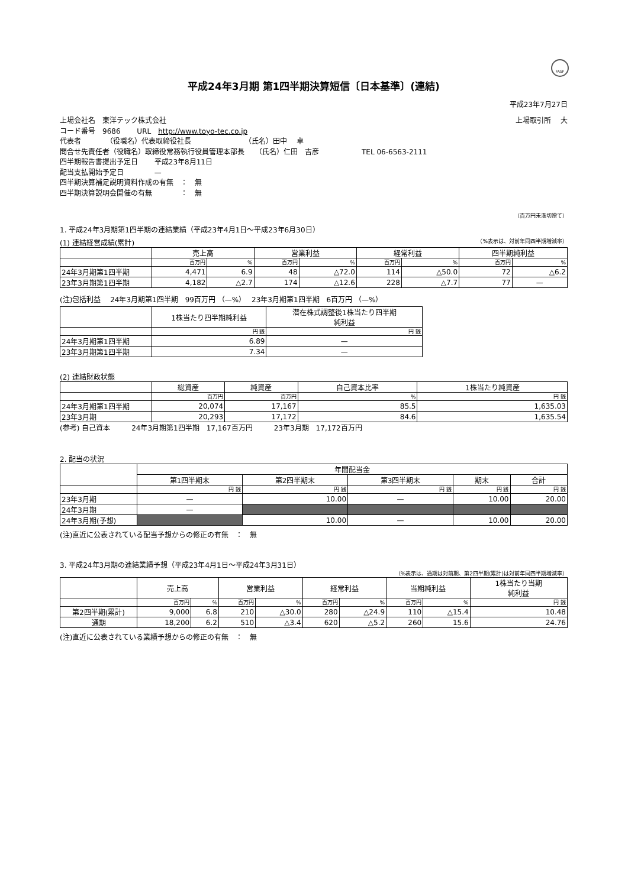FASF
平成24年3月期 第1四半期決算短信〔日本基準〕(連結)
平成23年7月27日
上場会社名　東洋テック株式会社 上場取引所　 大
コード番号　9686　　 URL　http://www.toyo-tec.co.jp
代表者　　　　（役職名）代表取締役社長　　　　　　　　（氏名）田中　 卓
問合せ先責任者（役職名）取締役常務執行役員管理本部長　　（氏名）仁田　吉彦　　　　　　TEL 06-6563-2111
四半期報告書提出予定日　　 平成23年8月11日
配当支払開始予定日　　　　 —
四半期決算補足説明資料作成の有無　：　無
四半期決算説明会開催の有無　　　　：　無
（百万円未満切捨て）
1. 平成24年3月期第1四半期の連結業績（平成23年4月1日～平成23年6月30日）
(1) 連結経営成績(累計) （%表示は、対前年同四半期増減率）
| | 売上高 | | 営業利益 | | 経常利益 | | 四半期純利益 | |
| --- | --- | --- | --- | --- | --- | --- | --- | --- |
| | 百万円 | % | 百万円 | % | 百万円 | % | 百万円 | % |
| 24年3月期第1四半期 | 4,471 | 6.9 | 48 | △72.0 | 114 | △50.0 | 72 | △6.2 |
| 23年3月期第1四半期 | 4,182 | △2.7 | 174 | △12.6 | 228 | △7.7 | 77 | — |
(注)包括利益　 24年3月期第1四半期　99百万円 （—%）　 23年3月期第1四半期　6百万円 （—%）
| | 1株当たり四半期純利益 | 潜在株式調整後1株当たり四半期 純利益 |
| --- | --- | --- |
| | 円 銭 | 円 銭 |
| 24年3月期第1四半期 | 6.89 | — |
| 23年3月期第1四半期 | 7.34 | — |
(2) 連結財政状態
| | 総資産 | 純資産 | 自己資本比率 | 1株当たり純資産 |
| --- | --- | --- | --- | --- |
| | 百万円 | 百万円 | % | 円 銭 |
| 24年3月期第1四半期 | 20,074 | 17,167 | 85.5 | 1,635.03 |
| 23年3月期 | 20,293 | 17,172 | 84.6 | 1,635.54 |
(参考) 自己資本　　　24年3月期第1四半期　17,167百万円　　　23年3月期　17,172百万円
2. 配当の状況
| | 年間配当金 | | | | |
| --- | --- | --- | --- | --- | --- |
| | 第1四半期末 | 第2四半期末 | 第3四半期末 | 期末 | 合計 |
| | 円 銭 | 円 銭 | 円 銭 | 円 銭 | 円 銭 |
| 23年3月期 | — | 10.00 | — | 10.00 | 20.00 |
| 24年3月期 | — | | | | |
| 24年3月期(予想) | | 10.00 | — | 10.00 | 20.00 |
(注)直近に公表されている配当予想からの修正の有無　：　無
3. 平成24年3月期の連結業績予想（平成23年4月1日～平成24年3月31日）
（%表示は、通期は対前期、第2四半期(累計)は対前年同四半期増減率）
| | 売上高 | | 営業利益 | | 経常利益 | | 当期純利益 | | 1株当たり当期 純利益 |
| --- | --- | --- | --- | --- | --- | --- | --- | --- | --- |
| | 百万円 | % | 百万円 | % | 百万円 | % | 百万円 | % | 円 銭 |
| 第2四半期(累計) | 9,000 | 6.8 | 210 | △30.0 | 280 | △24.9 | 110 | △15.4 | 10.48 |
| 通期 | 18,200 | 6.2 | 510 | △3.4 | 620 | △5.2 | 260 | 15.6 | 24.76 |
(注)直近に公表されている業績予想からの修正の有無　：　無